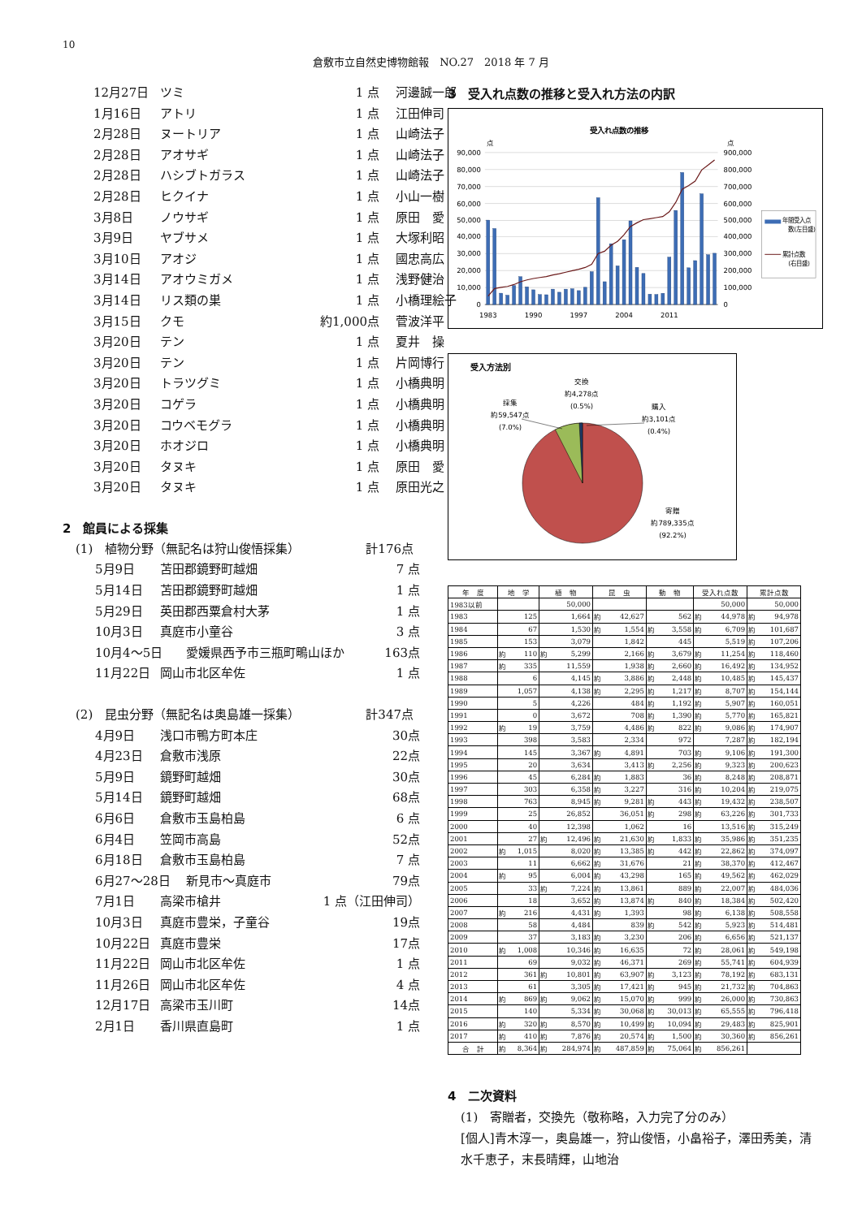10
倉敷市立自然史博物館報　NO.27　2018 年 7 月
12月27日 ツミ 1 点 河邊誠一郎
1月16日 アトリ 1 点 江田伸司
2月28日 ヌートリア 1 点 山崎法子
2月28日 アオサギ 1 点 山崎法子
2月28日 ハシブトガラス 1 点 山崎法子
2月28日 ヒクイナ 1 点 小山一樹
3月8日 ノウサギ 1 点 原田　愛
3月9日 ヤブサメ 1 点 大塚利昭
3月10日 アオジ 1 点 國忠高広
3月14日 アオウミガメ 1 点 浅野健治
3月14日 リス類の巣 1 点 小橋理絵子
3月15日 クモ 約1,000点 菅波洋平
3月20日 テン 1 点 夏井　操
3月20日 テン 1 点 片岡博行
3月20日 トラツグミ 1 点 小橋典明
3月20日 コゲラ 1 点 小橋典明
3月20日 コウベモグラ 1 点 小橋典明
3月20日 ホオジロ 1 点 小橋典明
3月20日 タヌキ 1 点 原田　愛
3月20日 タヌキ 1 点 原田光之
2　館員による採集
(1)　植物分野（無記名は狩山俊悟採集） 計176点
5月9日 苫田郡鏡野町越畑 7 点
5月14日 苫田郡鏡野町越畑 1 点
5月29日 英田郡西粟倉村大茅 1 点
10月3日 真庭市小童谷 3 点
10月4～5日 愛媛県西予市三瓶町鴫山ほか 163点
11月22日 岡山市北区牟佐 1 点
(2)　昆虫分野（無記名は奥島雄一採集） 計347点
4月9日 浅口市鴨方町本庄 30点
4月23日 倉敷市浅原 22点
5月9日 鏡野町越畑 30点
5月14日 鏡野町越畑 68点
6月6日 倉敷市玉島柏島 6 点
6月4日 笠岡市高島 52点
6月18日 倉敷市玉島柏島 7 点
6月27～28日 新見市～真庭市 79点
7月1日 高梁市槍井 1 点（江田伸司）
10月3日 真庭市豊栄，子童谷 19点
10月22日 真庭市豊栄 17点
11月22日 岡山市北区牟佐 1 点
11月26日 岡山市北区牟佐 4 点
12月17日 高梁市玉川町 14点
2月1日 香川県直島町 1 点
3　受入れ点数の推移と受入れ方法の内訳
受入れ点数の推移
点
点
90,000
80,000
70,000
60,000
50,000
40,000
30,000
20,000
10,000
0
900,000
800,000
700,000
600,000
500,000
400,000
300,000
200,000
100,000
0
1983
1990
1997
2004
2011
年間受入点
数(左目盛)
累計点数
(右目盛)
受入方法別
交換
約4,278点
(0.5%)
採集
約59,547点
(7.0%)
購入
約3,101点
(0.4%)
寄贈
約789,335点
(92.2%)
| 年 度 | 地 学 | | 植 物 | | 昆 虫 | | 動 物 | | 受入れ点数 | | 累計点数 | |
| --- | --- | --- | --- | --- | --- | --- | --- | --- | --- | --- | --- | --- |
| 1983以前 | | | | 50,000 | | | | | | 50,000 | | 50,000 |
| 1983 | | 125 | | 1,664 | 約 | 42,627 | | 562 | 約 | 44,978 | 約 | 94,978 |
| 1984 | | 67 | | 1,530 | 約 | 1,554 | 約 | 3,558 | 約 | 6,709 | 約 | 101,687 |
| 1985 | | 153 | | 3,079 | | 1,842 | | 445 | | 5,519 | 約 | 107,206 |
| 1986 | 約 | 110 | 約 | 5,299 | | 2,166 | 約 | 3,679 | 約 | 11,254 | 約 | 118,460 |
| 1987 | 約 | 335 | | 11,559 | | 1,938 | 約 | 2,660 | 約 | 16,492 | 約 | 134,952 |
| 1988 | | 6 | | 4,145 | 約 | 3,886 | 約 | 2,448 | 約 | 10,485 | 約 | 145,437 |
| 1989 | | 1,057 | | 4,138 | 約 | 2,295 | 約 | 1,217 | 約 | 8,707 | 約 | 154,144 |
| 1990 | | 5 | | 4,226 | | 484 | 約 | 1,192 | 約 | 5,907 | 約 | 160,051 |
| 1991 | | 0 | | 3,672 | | 708 | 約 | 1,390 | 約 | 5,770 | 約 | 165,821 |
| 1992 | 約 | 19 | | 3,759 | | 4,486 | 約 | 822 | 約 | 9,086 | 約 | 174,907 |
| 1993 | | 398 | | 3,583 | | 2,334 | | 972 | | 7,287 | 約 | 182,194 |
| 1994 | | 145 | | 3,367 | 約 | 4,891 | | 703 | 約 | 9,106 | 約 | 191,300 |
| 1995 | | 20 | | 3,634 | | 3,413 | 約 | 2,256 | 約 | 9,323 | 約 | 200,623 |
| 1996 | | 45 | | 6,284 | 約 | 1,883 | | 36 | 約 | 8,248 | 約 | 208,871 |
| 1997 | | 303 | | 6,358 | 約 | 3,227 | | 316 | 約 | 10,204 | 約 | 219,075 |
| 1998 | | 763 | | 8,945 | 約 | 9,281 | 約 | 443 | 約 | 19,432 | 約 | 238,507 |
| 1999 | | 25 | | 26,852 | | 36,051 | 約 | 298 | 約 | 63,226 | 約 | 301,733 |
| 2000 | | 40 | | 12,398 | | 1,062 | | 16 | | 13,516 | 約 | 315,249 |
| 2001 | | 27 | 約 | 12,496 | 約 | 21,630 | 約 | 1,833 | 約 | 35,986 | 約 | 351,235 |
| 2002 | 約 | 1,015 | | 8,020 | 約 | 13,385 | 約 | 442 | 約 | 22,862 | 約 | 374,097 |
| 2003 | | 11 | | 6,662 | 約 | 31,676 | | 21 | 約 | 38,370 | 約 | 412,467 |
| 2004 | 約 | 95 | | 6,004 | 約 | 43,298 | | 165 | 約 | 49,562 | 約 | 462,029 |
| 2005 | | 33 | 約 | 7,224 | 約 | 13,861 | | 889 | 約 | 22,007 | 約 | 484,036 |
| 2006 | | 18 | | 3,652 | 約 | 13,874 | 約 | 840 | 約 | 18,384 | 約 | 502,420 |
| 2007 | 約 | 216 | | 4,431 | 約 | 1,393 | | 98 | 約 | 6,138 | 約 | 508,558 |
| 2008 | | 58 | | 4,484 | | 839 | 約 | 542 | 約 | 5,923 | 約 | 514,481 |
| 2009 | | 37 | | 3,183 | 約 | 3,230 | | 206 | 約 | 6,656 | 約 | 521,137 |
| 2010 | 約 | 1,008 | | 10,346 | 約 | 16,635 | | 72 | 約 | 28,061 | 約 | 549,198 |
| 2011 | | 69 | | 9,032 | 約 | 46,371 | | 269 | 約 | 55,741 | 約 | 604,939 |
| 2012 | | 361 | 約 | 10,801 | 約 | 63,907 | 約 | 3,123 | 約 | 78,192 | 約 | 683,131 |
| 2013 | | 61 | | 3,305 | 約 | 17,421 | 約 | 945 | 約 | 21,732 | 約 | 704,863 |
| 2014 | 約 | 869 | 約 | 9,062 | 約 | 15,070 | 約 | 999 | 約 | 26,000 | 約 | 730,863 |
| 2015 | | 140 | | 5,334 | 約 | 30,068 | 約 | 30,013 | 約 | 65,555 | 約 | 796,418 |
| 2016 | 約 | 320 | 約 | 8,570 | 約 | 10,499 | 約 | 10,094 | 約 | 29,483 | 約 | 825,901 |
| 2017 | 約 | 410 | 約 | 7,876 | 約 | 20,574 | 約 | 1,500 | 約 | 30,360 | 約 | 856,261 |
| 合 計 | 約 | 8,364 | 約 | 284,974 | 約 | 487,859 | 約 | 75,064 | 約 | 856,261 | | |
4　二次資料
(1)　寄贈者，交換先（敬称略，入力完了分のみ）
[個人]青木淳一，奥島雄一，狩山俊悟，小畠裕子，澤田秀美，清水千恵子，末長晴輝，山地治